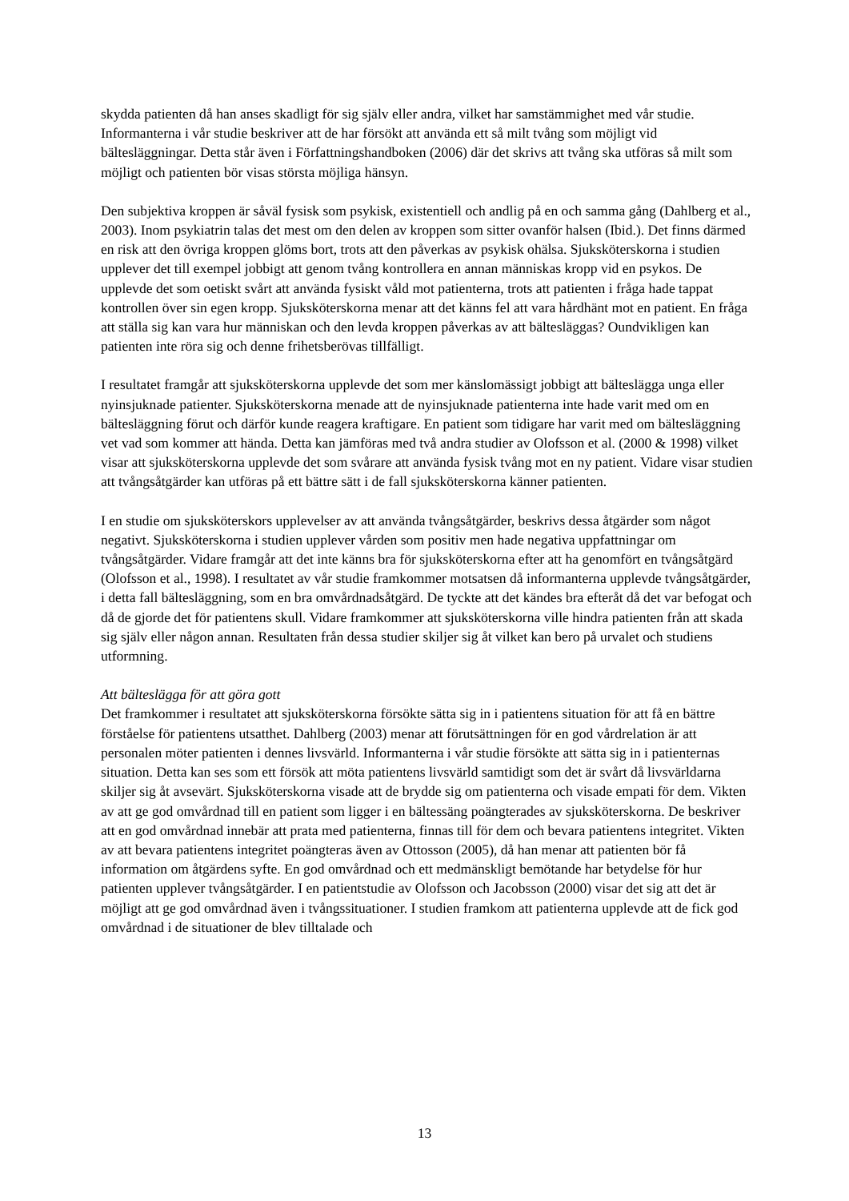skydda patienten då han anses skadligt för sig själv eller andra, vilket har samstämmighet med vår studie. Informanterna i vår studie beskriver att de har försökt att använda ett så milt tvång som möjligt vid bältesläggningar. Detta står även i Författningshandboken (2006) där det skrivs att tvång ska utföras så milt som möjligt och patienten bör visas största möjliga hänsyn.
Den subjektiva kroppen är såväl fysisk som psykisk, existentiell och andlig på en och samma gång (Dahlberg et al., 2003). Inom psykiatrin talas det mest om den delen av kroppen som sitter ovanför halsen (Ibid.). Det finns därmed en risk att den övriga kroppen glöms bort, trots att den påverkas av psykisk ohälsa. Sjuksköterskorna i studien upplever det till exempel jobbigt att genom tvång kontrollera en annan människas kropp vid en psykos. De upplevde det som oetiskt svårt att använda fysiskt våld mot patienterna, trots att patienten i fråga hade tappat kontrollen över sin egen kropp. Sjuksköterskorna menar att det känns fel att vara hårdhänt mot en patient. En fråga att ställa sig kan vara hur människan och den levda kroppen påverkas av att bältesläggas? Oundvikligen kan patienten inte röra sig och denne frihetsberövas tillfälligt.
I resultatet framgår att sjuksköterskorna upplevde det som mer känslomässigt jobbigt att bälteslägga unga eller nyinsjuknade patienter. Sjuksköterskorna menade att de nyinsjuknade patienterna inte hade varit med om en bältesläggning förut och därför kunde reagera kraftigare. En patient som tidigare har varit med om bältesläggning vet vad som kommer att hända. Detta kan jämföras med två andra studier av Olofsson et al. (2000 & 1998) vilket visar att sjuksköterskorna upplevde det som svårare att använda fysisk tvång mot en ny patient. Vidare visar studien att tvångsåtgärder kan utföras på ett bättre sätt i de fall sjuksköterskorna känner patienten.
I en studie om sjuksköterskors upplevelser av att använda tvångsåtgärder, beskrivs dessa åtgärder som något negativt. Sjuksköterskorna i studien upplever vården som positiv men hade negativa uppfattningar om tvångsåtgärder. Vidare framgår att det inte känns bra för sjuksköterskorna efter att ha genomfört en tvångsåtgärd (Olofsson et al., 1998). I resultatet av vår studie framkommer motsatsen då informanterna upplevde tvångsåtgärder, i detta fall bältesläggning, som en bra omvårdnadsåtgärd. De tyckte att det kändes bra efteråt då det var befogat och då de gjorde det för patientens skull. Vidare framkommer att sjuksköterskorna ville hindra patienten från att skada sig själv eller någon annan. Resultaten från dessa studier skiljer sig åt vilket kan bero på urvalet och studiens utformning.
Att bälteslägga för att göra gott
Det framkommer i resultatet att sjuksköterskorna försökte sätta sig in i patientens situation för att få en bättre förståelse för patientens utsatthet. Dahlberg (2003) menar att förutsättningen för en god vårdrelation är att personalen möter patienten i dennes livsvärld. Informanterna i vår studie försökte att sätta sig in i patienternas situation. Detta kan ses som ett försök att möta patientens livsvärld samtidigt som det är svårt då livsvärldarna skiljer sig åt avsevärt. Sjuksköterskorna visade att de brydde sig om patienterna och visade empati för dem. Vikten av att ge god omvårdnad till en patient som ligger i en bältessäng poängterades av sjuksköterskorna. De beskriver att en god omvårdnad innebär att prata med patienterna, finnas till för dem och bevara patientens integritet. Vikten av att bevara patientens integritet poängteras även av Ottosson (2005), då han menar att patienten bör få information om åtgärdens syfte. En god omvårdnad och ett medmänskligt bemötande har betydelse för hur patienten upplever tvångsåtgärder. I en patientstudie av Olofsson och Jacobsson (2000) visar det sig att det är möjligt att ge god omvårdnad även i tvångssituationer. I studien framkom att patienterna upplevde att de fick god omvårdnad i de situationer de blev tilltalade och
13